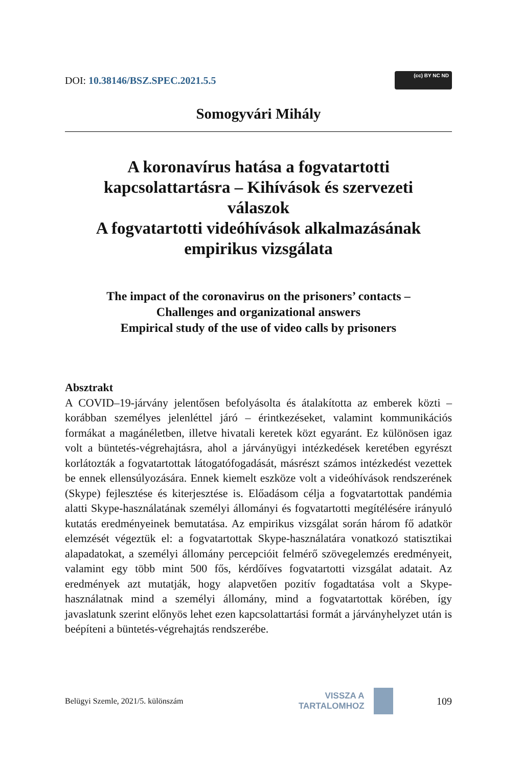DOI: 10.38146/BSZ.SPEC.2021.5.5
(cc) BY NC ND
Somogyvári Mihály
A koronavírus hatása a fogvatartotti
kapcsolattartásra – Kihívások és szervezeti
válaszok
A fogvatartotti videóhívások alkalmazásának
empirikus vizsgálata
The impact of the coronavirus on the prisoners’ contacts –
Challenges and organizational answers
Empirical study of the use of video calls by prisoners
Absztrakt
A COVID–19-járvány jelentősen befolyásolta és átalakította az emberek közti – korábban személyes jelenléttel járó – érintkezéseket, valamint kommunikációs formákat a magánéletben, illetve hivatali keretek közt egyaránt. Ez különösen igaz volt a büntetés-végrehajtásra, ahol a járványügyi intézkedések keretében egyrészt korlátozták a fogvatartottak látogatófogadását, másrészt számos intézkedést vezettek be ennek ellensúlyozására. Ennek kiemelt eszköze volt a videóhívások rendszerének (Skype) fejlesztése és kiterjesztése is. Előadásom célja a fogvatartottak pandémia alatti Skype-használatának személyi állományi és fogvatartotti megítélésére irányuló kutatás eredményeinek bemutatása. Az empirikus vizsgálat során három fő adatkör elemzését végeztük el: a fogvatartottak Skype-használatára vonatkozó statisztikai alapadatokat, a személyi állomány percepcióit felmérő szövegelemzés eredményeit, valamint egy több mint 500 fős, kérdőíves fogvatartotti vizsgálat adatait. Az eredmények azt mutatják, hogy alapvetően pozitív fogadtatása volt a Skype-használatnak mind a személyi állomány, mind a fogvatartottak körében, így javaslatunk szerint előnyös lehet ezen kapcsolattartási formát a járványhelyzet után is beépíteni a büntetés-végrehajtás rendszerébe.
Belügyi Szemle, 2021/5. különszám
VISSZA A
TARTALOMHOZ
109